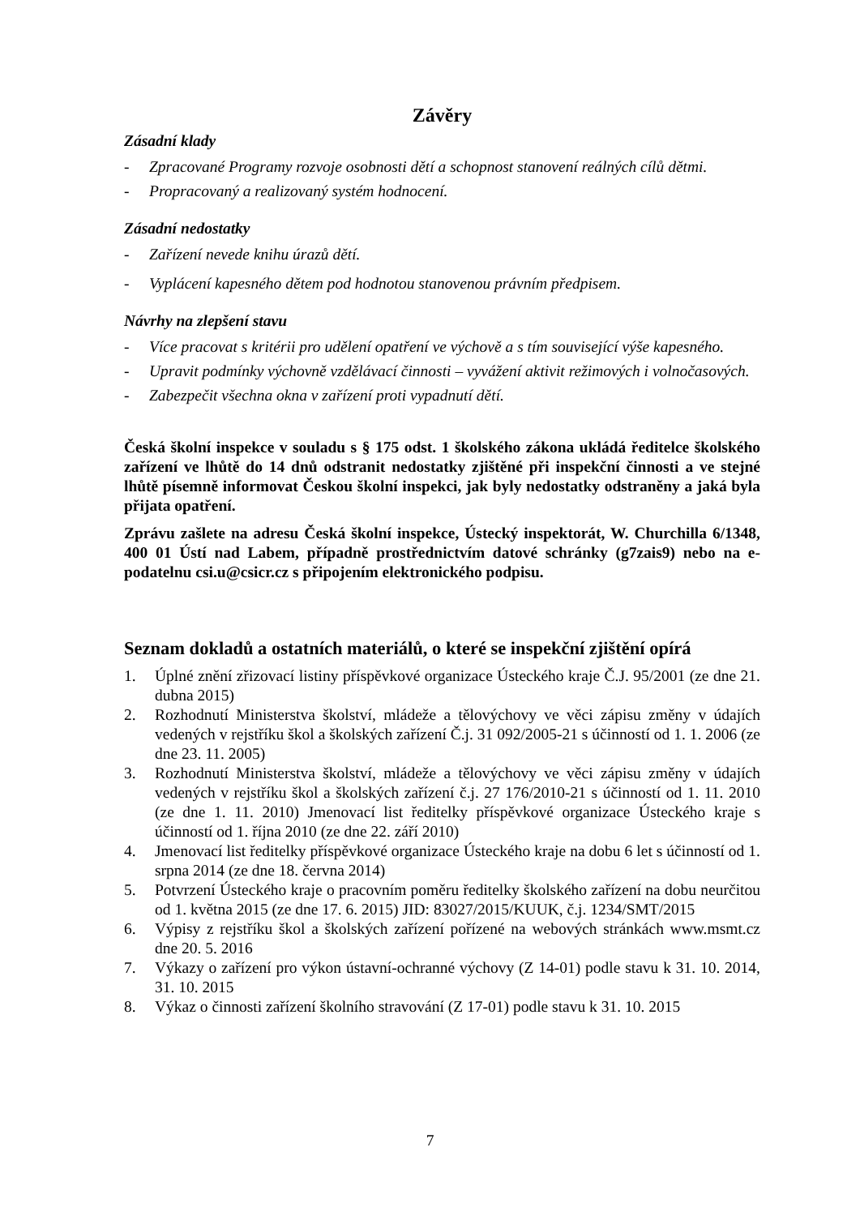Závěry
Zásadní klady
- Zpracované Programy rozvoje osobnosti dětí a schopnost stanovení reálných cílů dětmi.
- Propracovaný a realizovaný systém hodnocení.
Zásadní nedostatky
- Zařízení nevede knihu úrazů dětí.
- Vyplácení kapesného dětem pod hodnotou stanovenou právním předpisem.
Návrhy na zlepšení stavu
- Více pracovat s kritérii pro udělení opatření ve výchově a s tím související výše kapesného.
- Upravit podmínky výchovně vzdělávací činnosti – vyvážení aktivit režimových i volnočasových.
- Zabezpečit všechna okna v zařízení proti vypadnutí dětí.
Česká školní inspekce v souladu s § 175 odst. 1 školského zákona ukládá ředitelce školského zařízení ve lhůtě do 14 dnů odstranit nedostatky zjištěné při inspekční činnosti a ve stejné lhůtě písemně informovat Českou školní inspekci, jak byly nedostatky odstraněny a jaká byla přijata opatření.
Zprávu zašlete na adresu Česká školní inspekce, Ústecký inspektorát, W. Churchilla 6/1348, 400 01 Ústí nad Labem, případně prostřednictvím datové schránky (g7zais9) nebo na e-podatelnu csi.u@csicr.cz s připojením elektronického podpisu.
Seznam dokladů a ostatních materiálů, o které se inspekční zjištění opírá
1. Úplné znění zřizovací listiny příspěvkové organizace Ústeckého kraje Č.J. 95/2001 (ze dne 21. dubna 2015)
2. Rozhodnutí Ministerstva školství, mládeže a tělovýchovy ve věci zápisu změny v údajích vedených v rejstříku škol a školských zařízení Č.j. 31 092/2005-21 s účinností od 1. 1. 2006 (ze dne 23. 11. 2005)
3. Rozhodnutí Ministerstva školství, mládeže a tělovýchovy ve věci zápisu změny v údajích vedených v rejstříku škol a školských zařízení č.j. 27 176/2010-21 s účinností od 1. 11. 2010 (ze dne 1. 11. 2010) Jmenovací list ředitelky příspěvkové organizace Ústeckého kraje s účinností od 1. října 2010 (ze dne 22. září 2010)
4. Jmenovací list ředitelky příspěvkové organizace Ústeckého kraje na dobu 6 let s účinností od 1. srpna 2014 (ze dne 18. června 2014)
5. Potvrzení Ústeckého kraje o pracovním poměru ředitelky školského zařízení na dobu neurčitou od 1. května 2015 (ze dne 17. 6. 2015) JID: 83027/2015/KUUK, č.j. 1234/SMT/2015
6. Výpisy z rejstříku škol a školských zařízení pořízené na webových stránkách www.msmt.cz dne 20. 5. 2016
7. Výkazy o zařízení pro výkon ústavní-ochranné výchovy (Z 14-01) podle stavu k 31. 10. 2014, 31. 10. 2015
8. Výkaz o činnosti zařízení školního stravování (Z 17-01) podle stavu k 31. 10. 2015
7